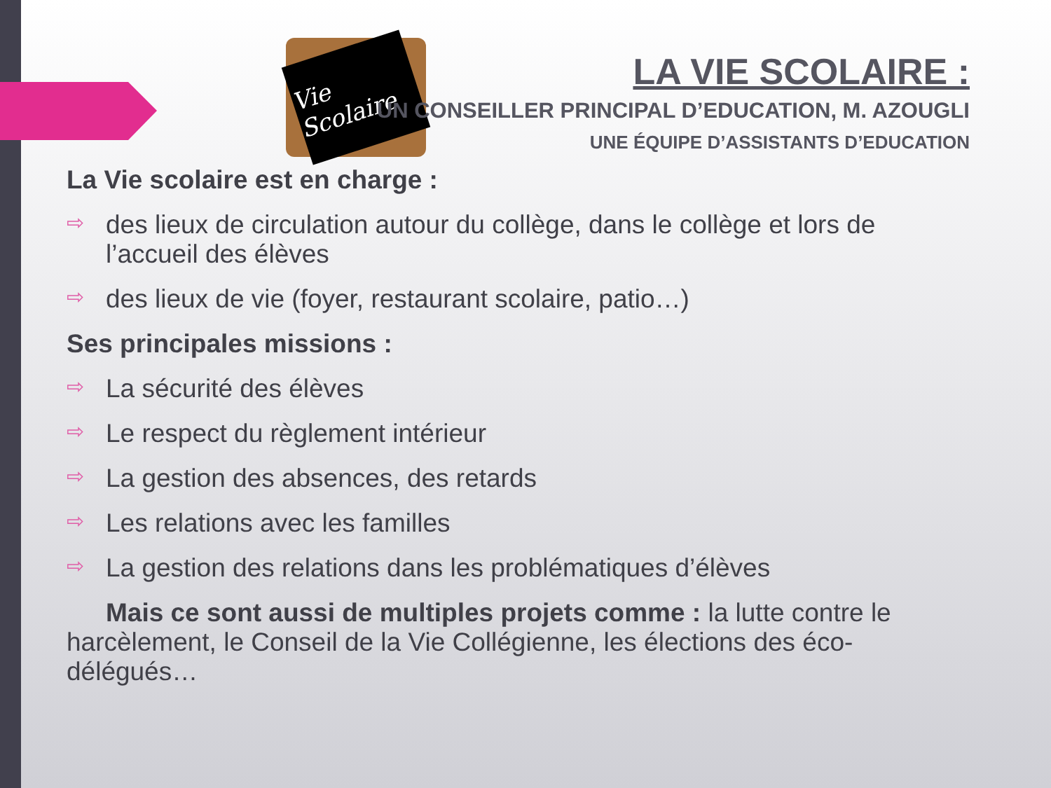Vie Scolaire
LA VIE SCOLAIRE :
UN CONSEILLER PRINCIPAL D’EDUCATION, M. AZOUGLI
UNE ÉQUIPE D’ASSISTANTS D’EDUCATION
La Vie scolaire est en charge :
⇨ des lieux de circulation autour du collège, dans le collège et lors de l’accueil des élèves
⇨ des lieux de vie (foyer, restaurant scolaire, patio…)
Ses principales missions :
⇨ La sécurité des élèves
⇨ Le respect du règlement intérieur
⇨ La gestion des absences, des retards
⇨ Les relations avec les familles
⇨ La gestion des relations dans les problématiques d’élèves
Mais ce sont aussi de multiples projets comme : la lutte contre le harcèlement, le Conseil de la Vie Collégienne, les élections des éco-délégués…